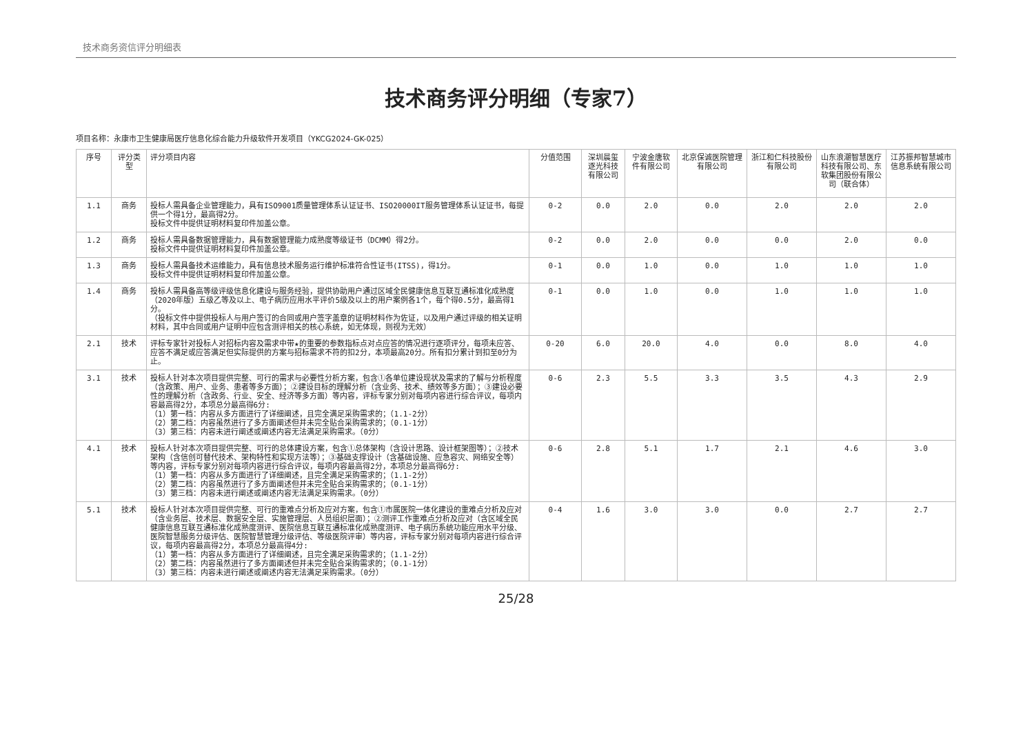技术商务资信评分明细表
技术商务评分明细（专家7）
项目名称：永康市卫生健康局医疗信息化综合能力升级软件开发项目（YKCG2024-GK-025）
| 序号 | 评分类型 | 评分项目内容 | 分值范围 | 深圳晨玺逐光科技有限公司 | 宁波金唐软件有限公司 | 北京保诚医院管理有限公司 | 浙江和仁科技股份有限公司 | 山东浪潮智慧医疗科技有限公司、东软集团股份有限公司（联合体） | 江苏振邦智慧城市信息系统有限公司 |
| --- | --- | --- | --- | --- | --- | --- | --- | --- | --- |
| 1.1 | 商务 | 投标人需具备企业管理能力，具有ISO9001质量管理体系认证证书、ISO20000IT服务管理体系认证证书，每提供一个得1分，最高得2分。 投标文件中提供证明材料复印件加盖公章。 | 0-2 | 0.0 | 2.0 | 0.0 | 2.0 | 2.0 | 2.0 |
| 1.2 | 商务 | 投标人需具备数据管理能力，具有数据管理能力成熟度等级证书（DCMM）得2分。 投标文件中提供证明材料复印件加盖公章。 | 0-2 | 0.0 | 2.0 | 0.0 | 0.0 | 2.0 | 0.0 |
| 1.3 | 商务 | 投标人需具备技术运维能力，具有信息技术服务运行维护标准符合性证书(ITSS)，得1分。 投标文件中提供证明材料复印件加盖公章。 | 0-1 | 0.0 | 1.0 | 0.0 | 1.0 | 1.0 | 1.0 |
| 1.4 | 商务 | 投标人需具备高等级评级信息化建设与服务经验，提供协助用户通过区域全民健康信息互联互通标准化成熟度（2020年版）五级乙等及以上、电子病历应用水平评价5级及以上的用户案例各1个，每个得0.5分，最高得1分。 （投标文件中提供投标人与用户签订的合同或用户签字盖章的证明材料作为佐证，以及用户通过评级的相关证明材料，其中合同或用户证明中应包含测评相关的核心系统，如无体现，则视为无效） | 0-1 | 0.0 | 1.0 | 0.0 | 1.0 | 1.0 | 1.0 |
| 2.1 | 技术 | 评标专家针对投标人对招标内容及需求中带★的重要的参数指标点对点应答的情况进行逐项评分，每项未应答、应答不满足或应答满足但实际提供的方案与招标需求不符的扣2分，本项最高20分。所有扣分累计到扣至0分为止。 | 0-20 | 6.0 | 20.0 | 4.0 | 0.0 | 8.0 | 4.0 |
| 3.1 | 技术 | 投标人针对本次项目提供完整、可行的需求与必要性分析方案，包含①各单位建设现状及需求的了解与分析程度（含政策、用户、业务、患者等多方面）；②建设目标的理解分析（含业务、技术、绩效等多方面）；③建设必要性的理解分析（含政务、行业、安全、经济等多方面）等内容，评标专家分别对每项内容进行综合评议，每项内容最高得2分，本项总分最高得6分: （1）第一档：内容从多方面进行了详细阐述，且完全满足采购需求的；（1.1-2分） （2）第二档：内容虽然进行了多方面阐述但并未完全贴合采购需求的；（0.1-1分） （3）第三档：内容未进行阐述或阐述内容无法满足采购需求。（0分） | 0-6 | 2.3 | 5.5 | 3.3 | 3.5 | 4.3 | 2.9 |
| 4.1 | 技术 | 投标人针对本次项目提供完整、可行的总体建设方案，包含①总体架构（含设计思路、设计框架图等）；②技术架构（含信创可替代技术、架构特性和实现方法等）；③基础支撑设计（含基础设施、应急容灾、网络安全等）等内容，评标专家分别对每项内容进行综合评议，每项内容最高得2分，本项总分最高得6分: （1）第一档：内容从多方面进行了详细阐述，且完全满足采购需求的；（1.1-2分） （2）第二档：内容虽然进行了多方面阐述但并未完全贴合采购需求的；（0.1-1分） （3）第三档：内容未进行阐述或阐述内容无法满足采购需求。（0分） | 0-6 | 2.8 | 5.1 | 1.7 | 2.1 | 4.6 | 3.0 |
| 5.1 | 技术 | 投标人针对本次项目提供完整、可行的重难点分析及应对方案，包含①市属医院一体化建设的重难点分析及应对（含业务层、技术层、数据安全层、实施管理层、人员组织层面）；②测评工作重难点分析及应对（含区域全民健康信息互联互通标准化成熟度测评、医院信息互联互通标准化成熟度测评、电子病历系统功能应用水平分级、医院智慧服务分级评估、医院智慧管理分级评估、等级医院评审）等内容，评标专家分别对每项内容进行综合评议，每项内容最高得2分，本项总分最高得4分: （1）第一档：内容从多方面进行了详细阐述，且完全满足采购需求的；（1.1-2分） （2）第二档：内容虽然进行了多方面阐述但并未完全贴合采购需求的；（0.1-1分） （3）第三档：内容未进行阐述或阐述内容无法满足采购需求。（0分） | 0-4 | 1.6 | 3.0 | 3.0 | 0.0 | 2.7 | 2.7 |
25/28